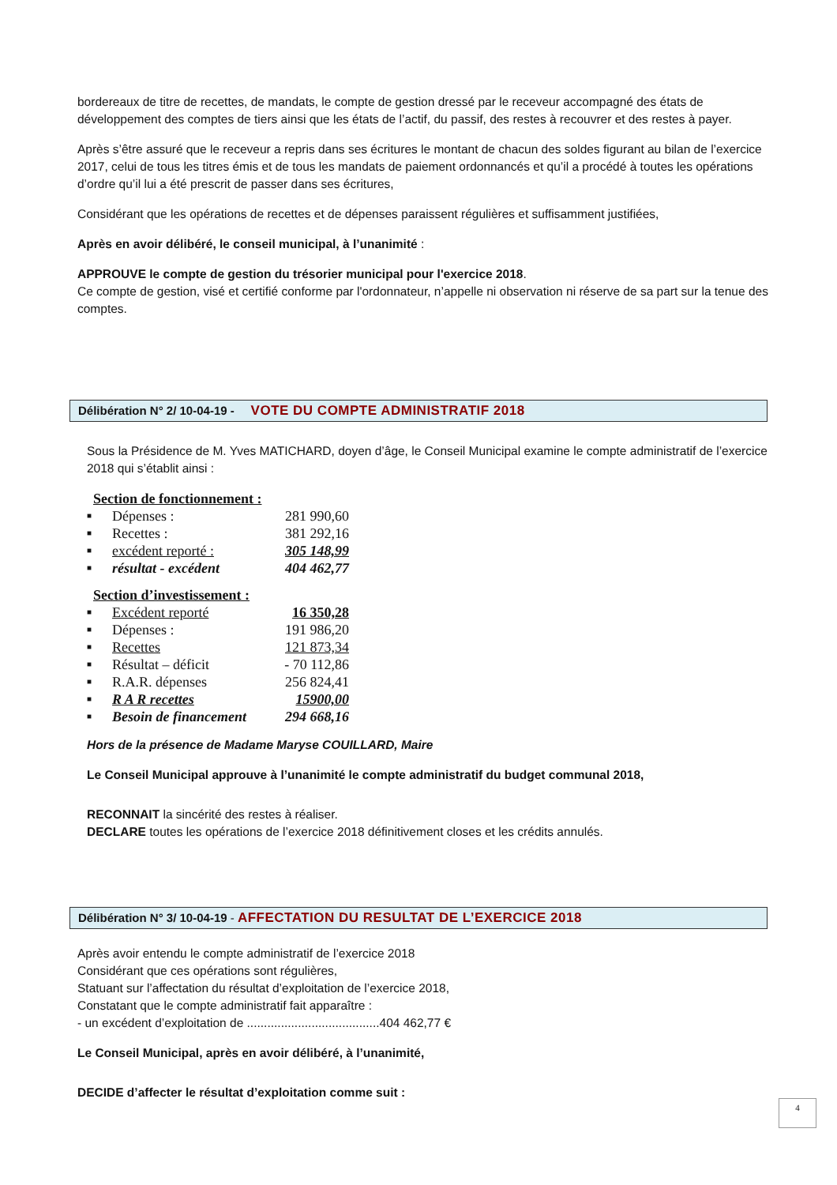bordereaux de titre de recettes, de mandats, le compte de gestion dressé par le receveur accompagné des états de développement des comptes de tiers ainsi que les états de l’actif, du passif, des restes à recouvrer et des restes à payer.
Après s’être assuré que le receveur a repris dans ses écritures le montant de chacun des soldes figurant au bilan de l’exercice 2017, celui de tous les titres émis et de tous les mandats de paiement ordonnancés et qu’il a procédé à toutes les opérations d’ordre qu’il lui a été prescrit de passer dans ses écritures,
Considérant que les opérations de recettes et de dépenses paraissent régulières et suffisamment justifiées,
Après en avoir délibéré, le conseil municipal, à l’unanimité :
APPROUVE le compte de gestion du trésorier municipal pour l'exercice 2018.
Ce compte de gestion, visé et certifié conforme par l'ordonnateur, n’appelle ni observation ni réserve de sa part sur la tenue des comptes.
Délibération N° 2/ 10-04-19 - VOTE DU COMPTE ADMINISTRATIF 2018
Sous la Présidence de M. Yves MATICHARD, doyen d’âge, le Conseil Municipal examine le compte administratif de l’exercice 2018 qui s’établit ainsi :
Section de fonctionnement :
■ Dépenses : 281 990,60
■ Recettes : 381 292,16
■ excédent reporté : 305 148,99
■ résultat - excédent 404 462,77
Section d’investissement :
■ Excédent reporté 16 350,28
■ Dépenses : 191 986,20
■ Recettes 121 873,34
■ Résultat – déficit - 70 112,86
■ R.A.R. dépenses 256 824,41
■ R A R recettes 15900,00
■ Besoin de financement 294 668,16
Hors de la présence de Madame Maryse COUILLARD, Maire
Le Conseil Municipal approuve à l’unanimité le compte administratif du budget communal 2018,
RECONNAIT la sincérité des restes à réaliser.
DECLARE toutes les opérations de l’exercice 2018 définitivement closes et les crédits annulés.
Délibération N° 3/ 10-04-19 - AFFECTATION DU RESULTAT DE L’EXERCICE 2018
Après avoir entendu le compte administratif de l’exercice 2018
Considérant que ces opérations sont régulières,
Statuant sur l’affectation du résultat d’exploitation de l’exercice 2018,
Constatant que le compte administratif fait apparaître :
- un excédent d’exploitation de .......................................404 462,77 €
Le Conseil Municipal, après en avoir délibéré, à l’unanimité,
DECIDE d’affecter le résultat d’exploitation comme suit :
4